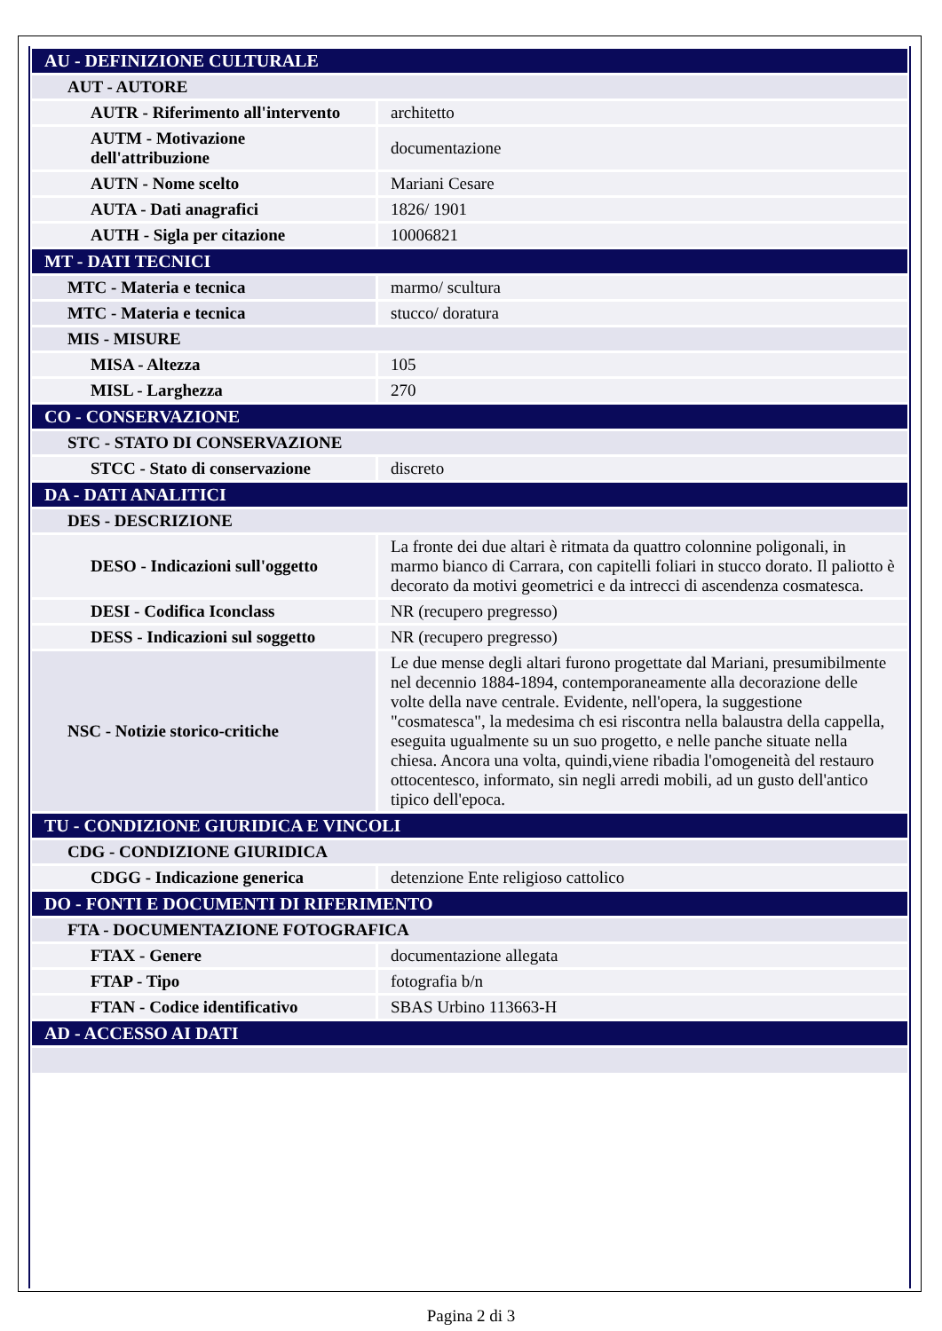| AU - DEFINIZIONE CULTURALE | |
| AUT - AUTORE | |
| AUTR - Riferimento all'intervento | architetto |
| AUTM - Motivazione dell'attribuzione | documentazione |
| AUTN - Nome scelto | Mariani Cesare |
| AUTA - Dati anagrafici | 1826/ 1901 |
| AUTH - Sigla per citazione | 10006821 |
| MT - DATI TECNICI | |
| MTC - Materia e tecnica | marmo/ scultura |
| MTC - Materia e tecnica | stucco/ doratura |
| MIS - MISURE | |
| MISA - Altezza | 105 |
| MISL - Larghezza | 270 |
| CO - CONSERVAZIONE | |
| STC - STATO DI CONSERVAZIONE | |
| STCC - Stato di conservazione | discreto |
| DA - DATI ANALITICI | |
| DES - DESCRIZIONE | |
| DESO - Indicazioni sull'oggetto | La fronte dei due altari è ritmata da quattro colonnine poligonali, in marmo bianco di Carrara, con capitelli foliari in stucco dorato. Il paliotto è decorato da motivi geometrici e da intrecci di ascendenza cosmatesca. |
| DESI - Codifica Iconclass | NR (recupero pregresso) |
| DESS - Indicazioni sul soggetto | NR (recupero pregresso) |
| NSC - Notizie storico-critiche | Le due mense degli altari furono progettate dal Mariani, presumibilmente nel decennio 1884-1894, contemporaneamente alla decorazione delle volte della nave centrale. Evidente, nell'opera, la suggestione "cosmatesca", la medesima ch esi riscontra nella balaustra della cappella, eseguita ugualmente su un suo progetto, e nelle panche situate nella chiesa. Ancora una volta, quindi,viene ribadia l'omogeneità del restauro ottocentesco, informato, sin negli arredi mobili, ad un gusto dell'antico tipico dell'epoca. |
| TU - CONDIZIONE GIURIDICA E VINCOLI | |
| CDG - CONDIZIONE GIURIDICA | |
| CDGG - Indicazione generica | detenzione Ente religioso cattolico |
| DO - FONTI E DOCUMENTI DI RIFERIMENTO | |
| FTA - DOCUMENTAZIONE FOTOGRAFICA | |
| FTAX - Genere | documentazione allegata |
| FTAP - Tipo | fotografia b/n |
| FTAN - Codice identificativo | SBAS Urbino 113663-H |
| AD - ACCESSO AI DATI | |
Pagina 2 di 3